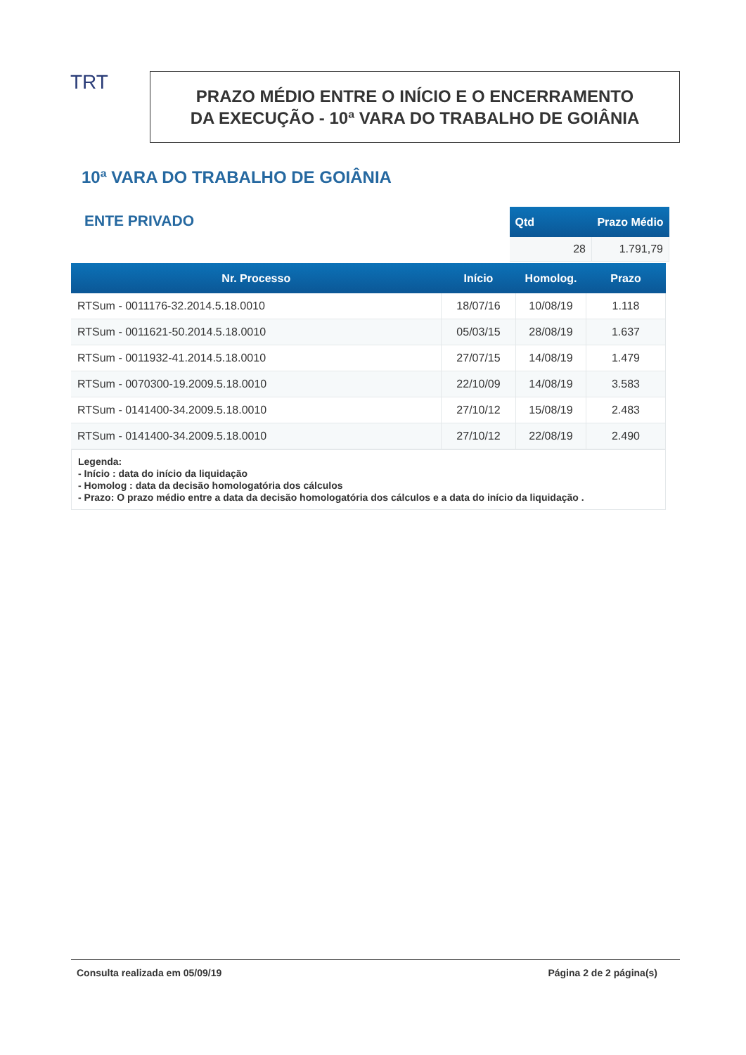TRT
PRAZO MÉDIO ENTRE O INÍCIO E O ENCERRAMENTO
DA EXECUÇÃO - 10ª VARA DO TRABALHO DE GOIÂNIA
10ª VARA DO TRABALHO DE GOIÂNIA
ENTE PRIVADO
| Qtd | Prazo Médio |
| --- | --- |
| 28 | 1.791,79 |
| Nr. Processo | Início | Homolog. | Prazo |
| --- | --- | --- | --- |
| RTSum - 0011176-32.2014.5.18.0010 | 18/07/16 | 10/08/19 | 1.118 |
| RTSum - 0011621-50.2014.5.18.0010 | 05/03/15 | 28/08/19 | 1.637 |
| RTSum - 0011932-41.2014.5.18.0010 | 27/07/15 | 14/08/19 | 1.479 |
| RTSum - 0070300-19.2009.5.18.0010 | 22/10/09 | 14/08/19 | 3.583 |
| RTSum - 0141400-34.2009.5.18.0010 | 27/10/12 | 15/08/19 | 2.483 |
| RTSum - 0141400-34.2009.5.18.0010 | 27/10/12 | 22/08/19 | 2.490 |
Legenda:
- Início : data do início da liquidação
- Homolog : data da decisão homologatória dos cálculos
- Prazo: O prazo médio entre a data da decisão homologatória dos cálculos e a data do início da liquidação .
Consulta realizada em 05/09/19 Página 2 de 2 página(s)